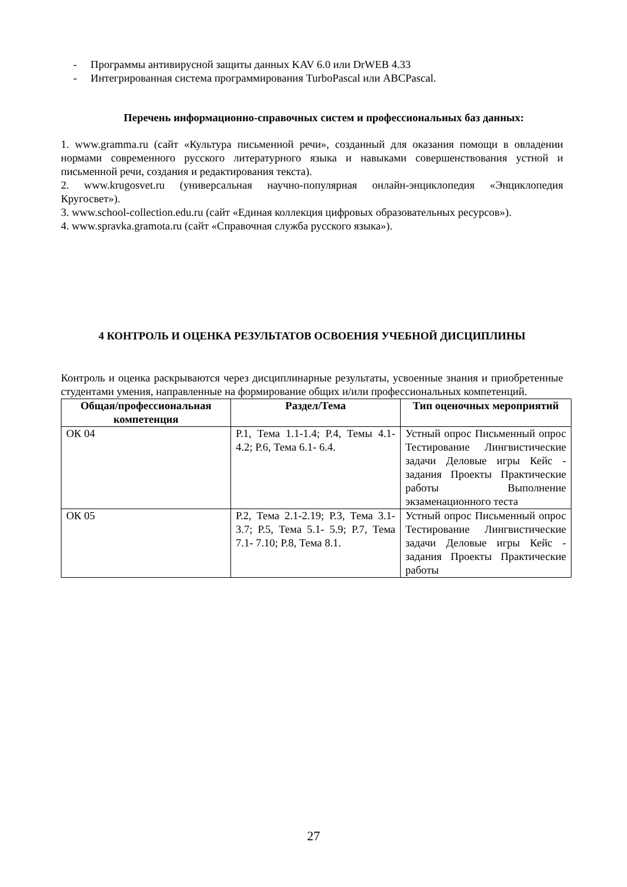- Программы антивирусной защиты данных KAV 6.0 или DrWEB 4.33
- Интегрированная система программирования TurboPascal или ABCPascal.
Перечень информационно-справочных систем и профессиональных баз данных:
1. www.gramma.ru (сайт «Культура письменной речи», созданный для оказания помощи в овладении нормами современного русского литературного языка и навыками совершенствования устной и письменной речи, создания и редактирования текста).
2. www.krugosvet.ru (универсальная научно-популярная онлайн-энциклопедия «Энциклопедия Кругосвет»).
3. www.school-collection.edu.ru (сайт «Единая коллекция цифровых образовательных ресурсов»).
4. www.spravka.gramota.ru (сайт «Справочная служба русского языка»).
4 КОНТРОЛЬ И ОЦЕНКА РЕЗУЛЬТАТОВ ОСВОЕНИЯ УЧЕБНОЙ ДИСЦИПЛИНЫ
Контроль и оценка раскрываются через дисциплинарные результаты, усвоенные знания и приобретенные студентами умения, направленные на формирование общих и/или профессиональных компетенций.
| Общая/профессиональная компетенция | Раздел/Тема | Тип оценочных мероприятий |
| --- | --- | --- |
| ОК 04 | Р.1, Тема 1.1-1.4; Р.4, Темы 4.1- 4.2; Р.6, Тема 6.1- 6.4. | Устный опрос Письменный опрос Тестирование Лингвистические задачи Деловые игры Кейс - задания Проекты Практические работы Выполнение экзаменационного теста |
| ОК 05 | Р.2, Тема 2.1-2.19; Р.3, Тема 3.1-3.7; Р.5, Тема 5.1- 5.9; Р.7, Тема 7.1- 7.10; Р.8, Тема 8.1. | Устный опрос Письменный опрос Тестирование Лингвистические задачи Деловые игры Кейс - задания Проекты Практические работы |
27